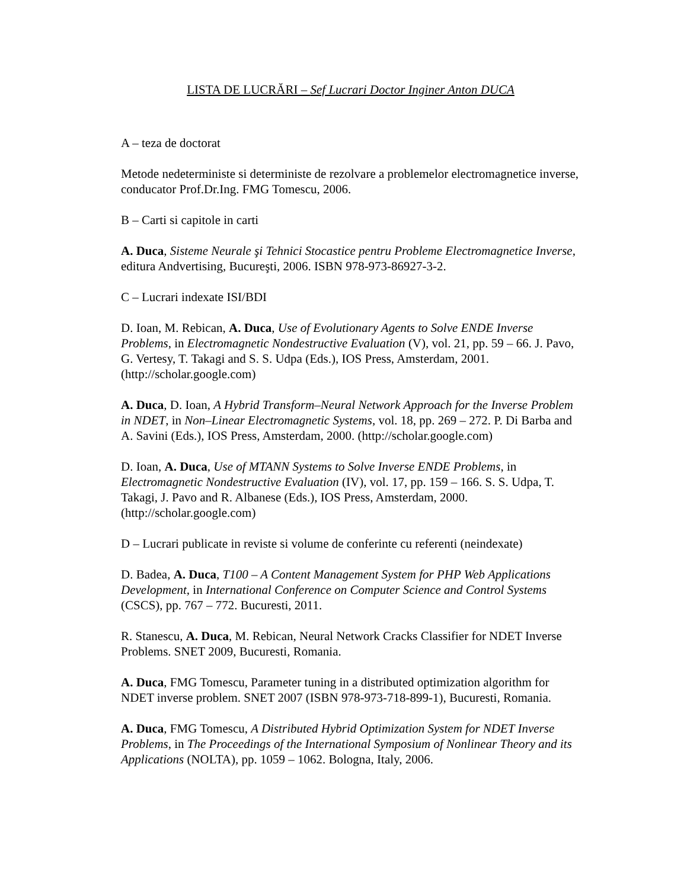LISTA DE LUCRĂRI – Sef Lucrari Doctor Inginer Anton DUCA
A – teza de doctorat
Metode nedeterministe si deterministe de rezolvare a problemelor electromagnetice inverse, conducator Prof.Dr.Ing. FMG Tomescu, 2006.
B – Carti si capitole in carti
A. Duca, Sisteme Neurale şi Tehnici Stocastice pentru Probleme Electromagnetice Inverse, editura Andvertising, Bucureşti, 2006. ISBN 978-973-86927-3-2.
C – Lucrari indexate ISI/BDI
D. Ioan, M. Rebican, A. Duca, Use of Evolutionary Agents to Solve ENDE Inverse Problems, in Electromagnetic Nondestructive Evaluation (V), vol. 21, pp. 59 – 66. J. Pavo, G. Vertesy, T. Takagi and S. S. Udpa (Eds.), IOS Press, Amsterdam, 2001. (http://scholar.google.com)
A. Duca, D. Ioan, A Hybrid Transform–Neural Network Approach for the Inverse Problem in NDET, in Non–Linear Electromagnetic Systems, vol. 18, pp. 269 – 272. P. Di Barba and A. Savini (Eds.), IOS Press, Amsterdam, 2000. (http://scholar.google.com)
D. Ioan, A. Duca, Use of MTANN Systems to Solve Inverse ENDE Problems, in Electromagnetic Nondestructive Evaluation (IV), vol. 17, pp. 159 – 166. S. S. Udpa, T. Takagi, J. Pavo and R. Albanese (Eds.), IOS Press, Amsterdam, 2000. (http://scholar.google.com)
D – Lucrari publicate in reviste si volume de conferinte cu referenti (neindexate)
D. Badea, A. Duca, T100 – A Content Management System for PHP Web Applications Development, in International Conference on Computer Science and Control Systems (CSCS), pp. 767 – 772. Bucuresti, 2011.
R. Stanescu, A. Duca, M. Rebican, Neural Network Cracks Classifier for NDET Inverse Problems. SNET 2009, Bucuresti, Romania.
A. Duca, FMG Tomescu, Parameter tuning in a distributed optimization algorithm for NDET inverse problem. SNET 2007 (ISBN 978-973-718-899-1), Bucuresti, Romania.
A. Duca, FMG Tomescu, A Distributed Hybrid Optimization System for NDET Inverse Problems, in The Proceedings of the International Symposium of Nonlinear Theory and its Applications (NOLTA), pp. 1059 – 1062. Bologna, Italy, 2006.